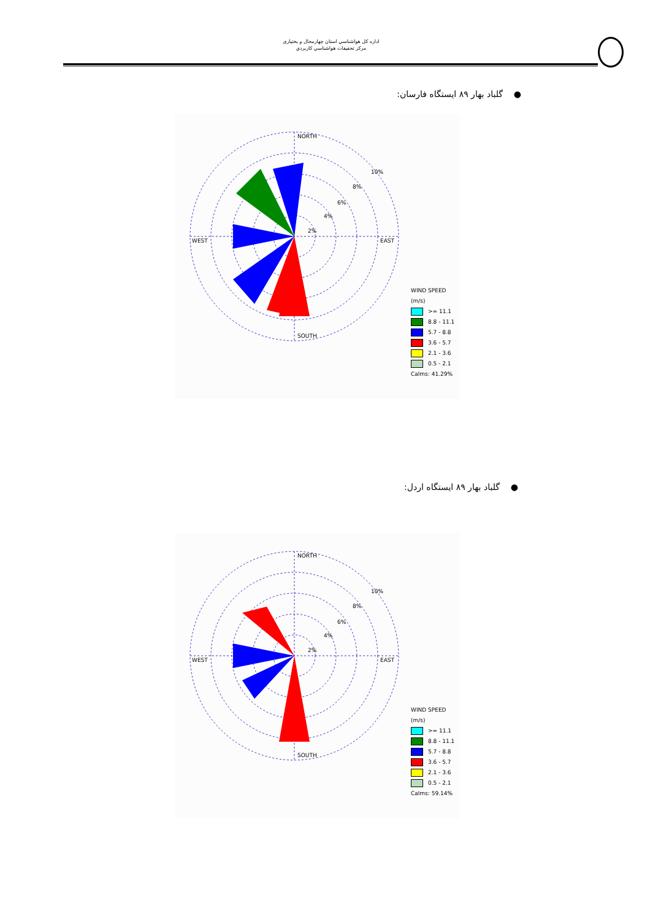اداره كل هواشناسي استان چهارمحال و بختياری
مركز تحقيقات هواشناسي كاربردي
● گلباد بهار ۸۹ ایستگاه فارسان:
NORTH
SOUTH
WEST
EAST
10%
8%
6%
4%
2%
WIND SPEED
(m/s)
>= 11.1
8.8 - 11.1
5.7 - 8.8
3.6 - 5.7
2.1 - 3.6
0.5 - 2.1
Calms: 41.29%
● گلباد بهار ۸۹ ایستگاه اردل:
NORTH
SOUTH
WEST
EAST
10%
8%
6%
4%
2%
WIND SPEED
(m/s)
>= 11.1
8.8 - 11.1
5.7 - 8.8
3.6 - 5.7
2.1 - 3.6
0.5 - 2.1
Calms: 59.14%